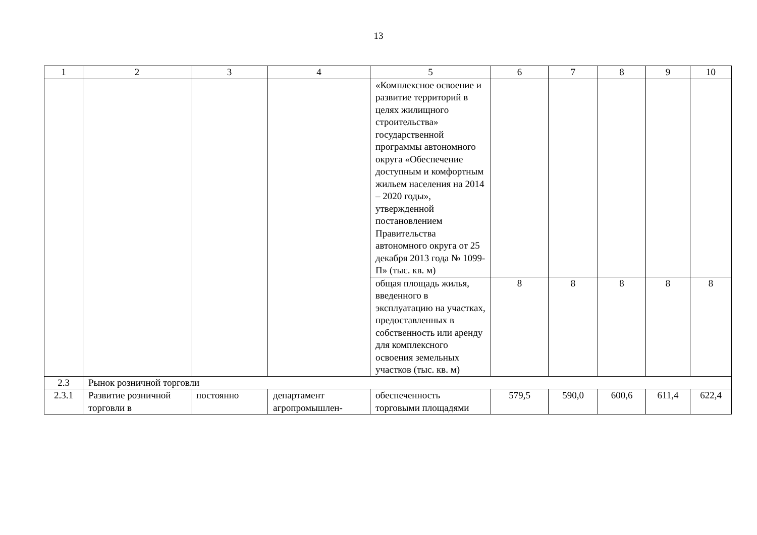13
| 1 | 2 | 3 | 4 | 5 | 6 | 7 | 8 | 9 | 10 |
| | | | | «Комплексное освоение и развитие территорий в целях жилищного строительства» государственной программы автономного округа «Обеспечение доступным и комфортным жильем населения на 2014 – 2020 годы», утвержденной постановлением Правительства автономного округа от 25 декабря 2013 года № 1099-П» (тыс. кв. м) | | | | | |
| | | | | общая площадь жилья, введенного в эксплуатацию на участках, предоставленных в собственность или аренду для комплексного освоения земельных участков (тыс. кв. м) | 8 | 8 | 8 | 8 | 8 |
| 2.3 | Рынок розничной торговли | | | | | | | | |
| 2.3.1 | Развитие розничной торговли в | постоянно | департамент агропромышлен- | обеспеченность торговыми площадями | 579,5 | 590,0 | 600,6 | 611,4 | 622,4 |